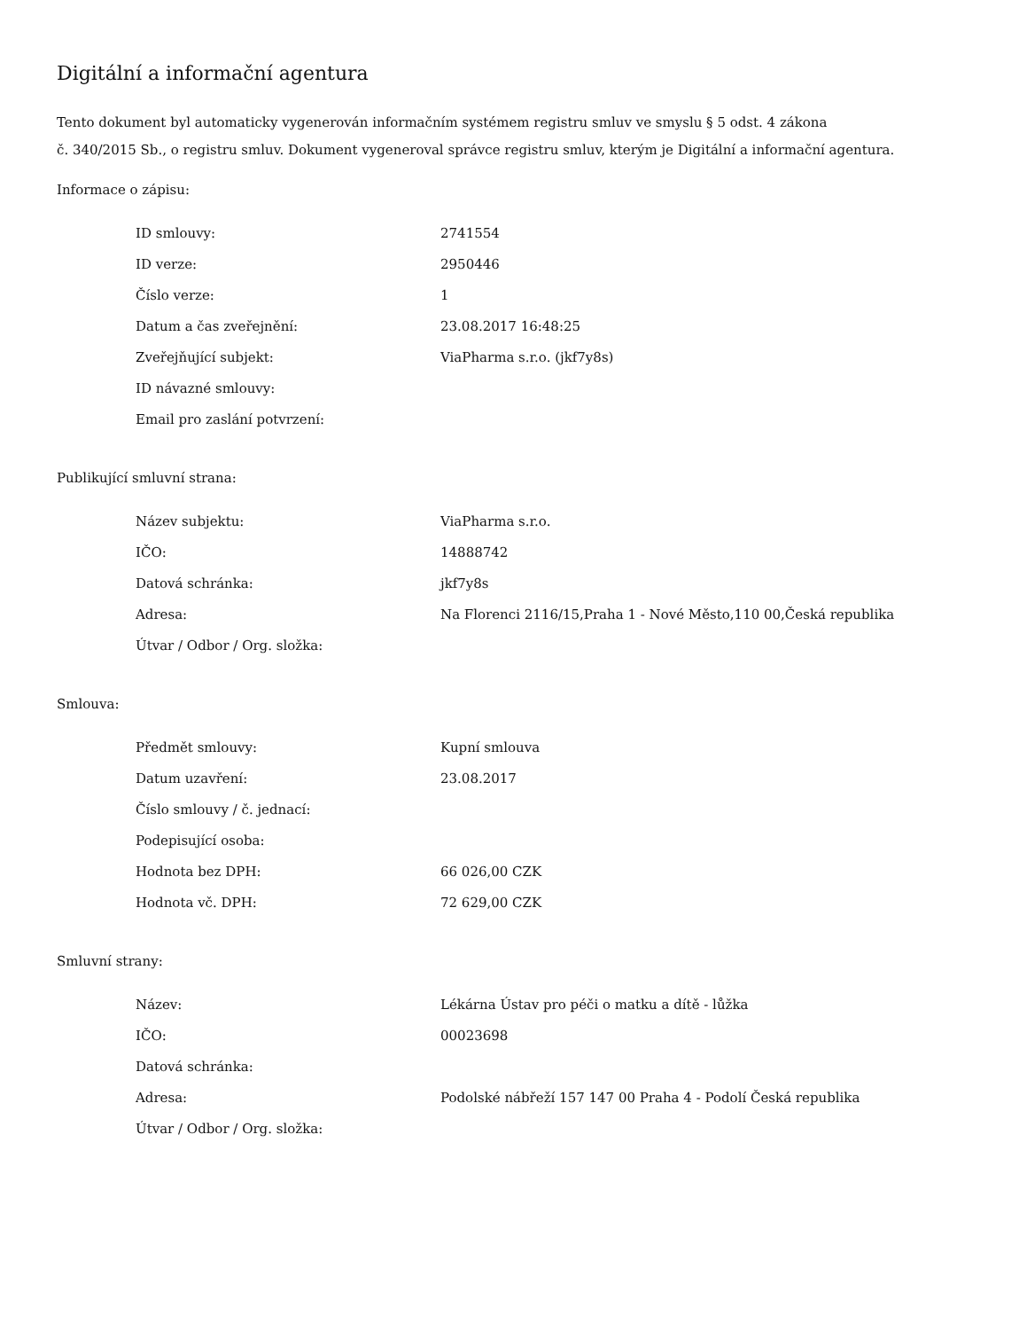Digitální a informační agentura
Tento dokument byl automaticky vygenerován informačním systémem registru smluv ve smyslu § 5 odst. 4 zákona
č. 340/2015 Sb., o registru smluv. Dokument vygeneroval správce registru smluv, kterým je Digitální a informační agentura.
Informace o zápisu:
| ID smlouvy: | 2741554 |
| ID verze: | 2950446 |
| Číslo verze: | 1 |
| Datum a čas zveřejnění: | 23.08.2017 16:48:25 |
| Zveřejňující subjekt: | ViaPharma s.r.o. (jkf7y8s) |
| ID návazné smlouvy: | |
| Email pro zaslání potvrzení: | |
Publikující smluvní strana:
| Název subjektu: | ViaPharma s.r.o. |
| IČO: | 14888742 |
| Datová schránka: | jkf7y8s |
| Adresa: | Na Florenci 2116/15,Praha 1 - Nové Město,110 00,Česká republika |
| Útvar / Odbor / Org. složka: | |
Smlouva:
| Předmět smlouvy: | Kupní smlouva |
| Datum uzavření: | 23.08.2017 |
| Číslo smlouvy / č. jednací: | |
| Podepisující osoba: | |
| Hodnota bez DPH: | 66 026,00 CZK |
| Hodnota vč. DPH: | 72 629,00 CZK |
Smluvní strany:
| Název: | Lékárna Ústav pro péči o matku a dítě - lůžka |
| IČO: | 00023698 |
| Datová schránka: | |
| Adresa: | Podolské nábřeží 157 147 00 Praha 4 - Podolí Česká republika |
| Útvar / Odbor / Org. složka: | |